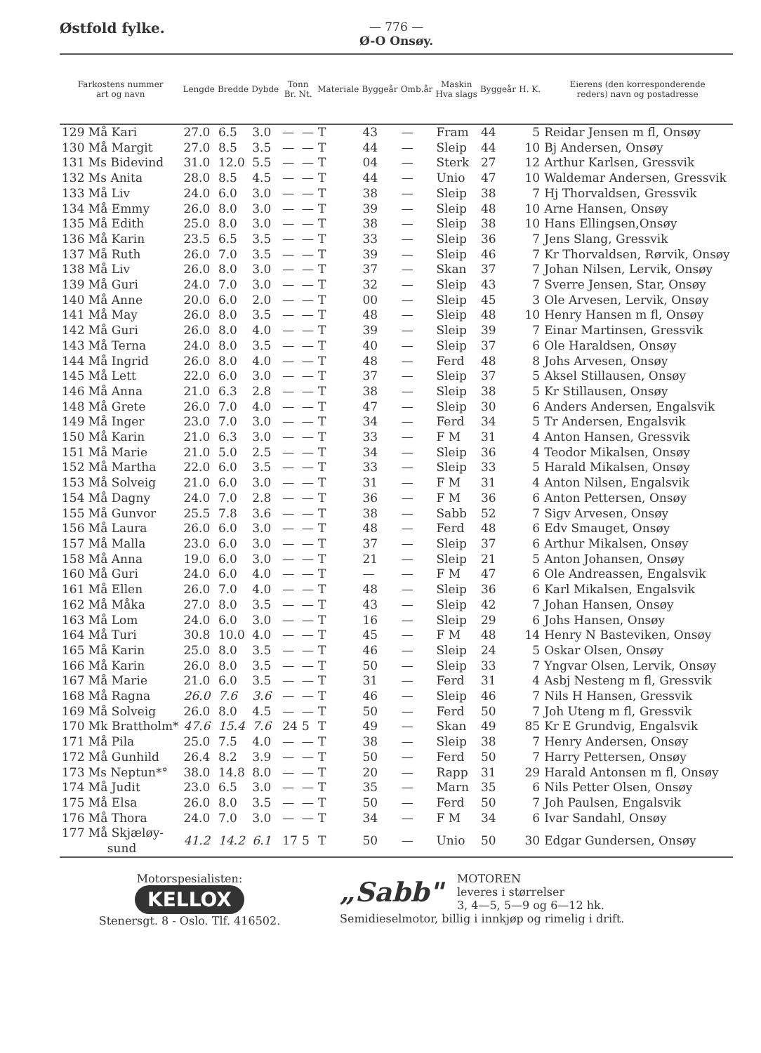Østfold fylke.
— 776 —
Ø-O Onsøy.
| Farkostens nummer art og navn | Lengde | Bredde | Dybde | Tonn Br. Nt. | | Materiale | Byggeår | Omb.år | Maskin Hva slags | Byggeår | H. K. | Eierens (den korresponderende reders) navn og postadresse |
| --- | --- | --- | --- | --- | --- | --- | --- | --- | --- | --- | --- | --- |
| 129 Må Kari | 27.0 | 6.5 | 3.0 | — | — | T | 43 | — | Fram | 44 | 5 | Reidar Jensen m fl, Onsøy |
| 130 Må Margit | 27.0 | 8.5 | 3.5 | — | — | T | 44 | — | Sleip | 44 | 10 | Bj Andersen, Onsøy |
| 131 Ms Bidevind | 31.0 | 12.0 | 5.5 | — | — | T | 04 | — | Sterk | 27 | 12 | Arthur Karlsen, Gressvik |
| 132 Ms Anita | 28.0 | 8.5 | 4.5 | — | — | T | 44 | — | Unio | 47 | 10 | Waldemar Andersen, Gressvik |
| 133 Må Liv | 24.0 | 6.0 | 3.0 | — | — | T | 38 | — | Sleip | 38 | 7 | Hj Thorvaldsen, Gressvik |
| 134 Må Emmy | 26.0 | 8.0 | 3.0 | — | — | T | 39 | — | Sleip | 48 | 10 | Arne Hansen, Onsøy |
| 135 Må Edith | 25.0 | 8.0 | 3.0 | — | — | T | 38 | — | Sleip | 38 | 10 | Hans Ellingsen,Onsøy |
| 136 Må Karin | 23.5 | 6.5 | 3.5 | — | — | T | 33 | — | Sleip | 36 | 7 | Jens Slang, Gressvik |
| 137 Må Ruth | 26.0 | 7.0 | 3.5 | — | — | T | 39 | — | Sleip | 46 | 7 | Kr Thorvaldsen, Rørvik, Onsøy |
| 138 Må Liv | 26.0 | 8.0 | 3.0 | — | — | T | 37 | — | Skan | 37 | 7 | Johan Nilsen, Lervik, Onsøy |
| 139 Må Guri | 24.0 | 7.0 | 3.0 | — | — | T | 32 | — | Sleip | 43 | 7 | Sverre Jensen, Star, Onsøy |
| 140 Må Anne | 20.0 | 6.0 | 2.0 | — | — | T | 00 | — | Sleip | 45 | 3 | Ole Arvesen, Lervik, Onsøy |
| 141 Må May | 26.0 | 8.0 | 3.5 | — | — | T | 48 | — | Sleip | 48 | 10 | Henry Hansen m fl, Onsøy |
| 142 Må Guri | 26.0 | 8.0 | 4.0 | — | — | T | 39 | — | Sleip | 39 | 7 | Einar Martinsen, Gressvik |
| 143 Må Terna | 24.0 | 8.0 | 3.5 | — | — | T | 40 | — | Sleip | 37 | 6 | Ole Haraldsen, Onsøy |
| 144 Må Ingrid | 26.0 | 8.0 | 4.0 | — | — | T | 48 | — | Ferd | 48 | 8 | Johs Arvesen, Onsøy |
| 145 Må Lett | 22.0 | 6.0 | 3.0 | — | — | T | 37 | — | Sleip | 37 | 5 | Aksel Stillausen, Onsøy |
| 146 Må Anna | 21.0 | 6.3 | 2.8 | — | — | T | 38 | — | Sleip | 38 | 5 | Kr Stillausen, Onsøy |
| 148 Må Grete | 26.0 | 7.0 | 4.0 | — | — | T | 47 | — | Sleip | 30 | 6 | Anders Andersen, Engalsvik |
| 149 Må Inger | 23.0 | 7.0 | 3.0 | — | — | T | 34 | — | Ferd | 34 | 5 | Tr Andersen, Engalsvik |
| 150 Må Karin | 21.0 | 6.3 | 3.0 | — | — | T | 33 | — | F M | 31 | 4 | Anton Hansen, Gressvik |
| 151 Må Marie | 21.0 | 5.0 | 2.5 | — | — | T | 34 | — | Sleip | 36 | 4 | Teodor Mikalsen, Onsøy |
| 152 Må Martha | 22.0 | 6.0 | 3.5 | — | — | T | 33 | — | Sleip | 33 | 5 | Harald Mikalsen, Onsøy |
| 153 Må Solveig | 21.0 | 6.0 | 3.0 | — | — | T | 31 | — | F M | 31 | 4 | Anton Nilsen, Engalsvik |
| 154 Må Dagny | 24.0 | 7.0 | 2.8 | — | — | T | 36 | — | F M | 36 | 6 | Anton Pettersen, Onsøy |
| 155 Må Gunvor | 25.5 | 7.8 | 3.6 | — | — | T | 38 | — | Sabb | 52 | 7 | Sigv Arvesen, Onsøy |
| 156 Må Laura | 26.0 | 6.0 | 3.0 | — | — | T | 48 | — | Ferd | 48 | 6 | Edv Smauget, Onsøy |
| 157 Må Malla | 23.0 | 6.0 | 3.0 | — | — | T | 37 | — | Sleip | 37 | 6 | Arthur Mikalsen, Onsøy |
| 158 Må Anna | 19.0 | 6.0 | 3.0 | — | — | T | 21 | — | Sleip | 21 | 5 | Anton Johansen, Onsøy |
| 160 Må Guri | 24.0 | 6.0 | 4.0 | — | — | T | — | — | F M | 47 | 6 | Ole Andreassen, Engalsvik |
| 161 Må Ellen | 26.0 | 7.0 | 4.0 | — | — | T | 48 | — | Sleip | 36 | 6 | Karl Mikalsen, Engalsvik |
| 162 Må Måka | 27.0 | 8.0 | 3.5 | — | — | T | 43 | — | Sleip | 42 | 7 | Johan Hansen, Onsøy |
| 163 Må Lom | 24.0 | 6.0 | 3.0 | — | — | T | 16 | — | Sleip | 29 | 6 | Johs Hansen, Onsøy |
| 164 Må Turi | 30.8 | 10.0 | 4.0 | — | — | T | 45 | — | F M | 48 | 14 | Henry N Basteviken, Onsøy |
| 165 Må Karin | 25.0 | 8.0 | 3.5 | — | — | T | 46 | — | Sleip | 24 | 5 | Oskar Olsen, Onsøy |
| 166 Må Karin | 26.0 | 8.0 | 3.5 | — | — | T | 50 | — | Sleip | 33 | 7 | Yngvar Olsen, Lervik, Onsøy |
| 167 Må Marie | 21.0 | 6.0 | 3.5 | — | — | T | 31 | — | Ferd | 31 | 4 | Asbj Nesteng m fl, Gressvik |
| 168 Må Ragna | 26.0 | 7.6 | 3.6 | — | — | T | 46 | — | Sleip | 46 | 7 | Nils H Hansen, Gressvik |
| 169 Må Solveig | 26.0 | 8.0 | 4.5 | — | — | T | 50 | — | Ferd | 50 | 7 | Joh Uteng m fl, Gressvik |
| 170 Mk Brattholm* | 47.6 | 15.4 | 7.6 | 24 | 5 | T | 49 | — | Skan | 49 | 85 | Kr E Grundvig, Engalsvik |
| 171 Må Pila | 25.0 | 7.5 | 4.0 | — | — | T | 38 | — | Sleip | 38 | 7 | Henry Andersen, Onsøy |
| 172 Må Gunhild | 26.4 | 8.2 | 3.9 | — | — | T | 50 | — | Ferd | 50 | 7 | Harry Pettersen, Onsøy |
| 173 Ms Neptun*° | 38.0 | 14.8 | 8.0 | — | — | T | 20 | — | Rapp | 31 | 29 | Harald Antonsen m fl, Onsøy |
| 174 Må Judit | 23.0 | 6.5 | 3.0 | — | — | T | 35 | — | Marn | 35 | 6 | Nils Petter Olsen, Onsøy |
| 175 Må Elsa | 26.0 | 8.0 | 3.5 | — | — | T | 50 | — | Ferd | 50 | 7 | Joh Paulsen, Engalsvik |
| 176 Må Thora | 24.0 | 7.0 | 3.0 | — | — | T | 34 | — | F M | 34 | 6 | Ivar Sandahl, Onsøy |
| 177 Må Skjæløy- sund | 41.2 | 14.2 | 6.1 | 17 | 5 | T | 50 | — | Unio | 50 | 30 | Edgar Gundersen, Onsøy |
Motorspesialisten:
KELLOX
Stenersgt. 8 - Oslo. Tlf. 416502.
„Sabb" MOTOREN
leveres i størrelser
3, 4—5, 5—9 og 6—12 hk.
Semidieselmotor, billig i innkjøp og rimelig i drift.